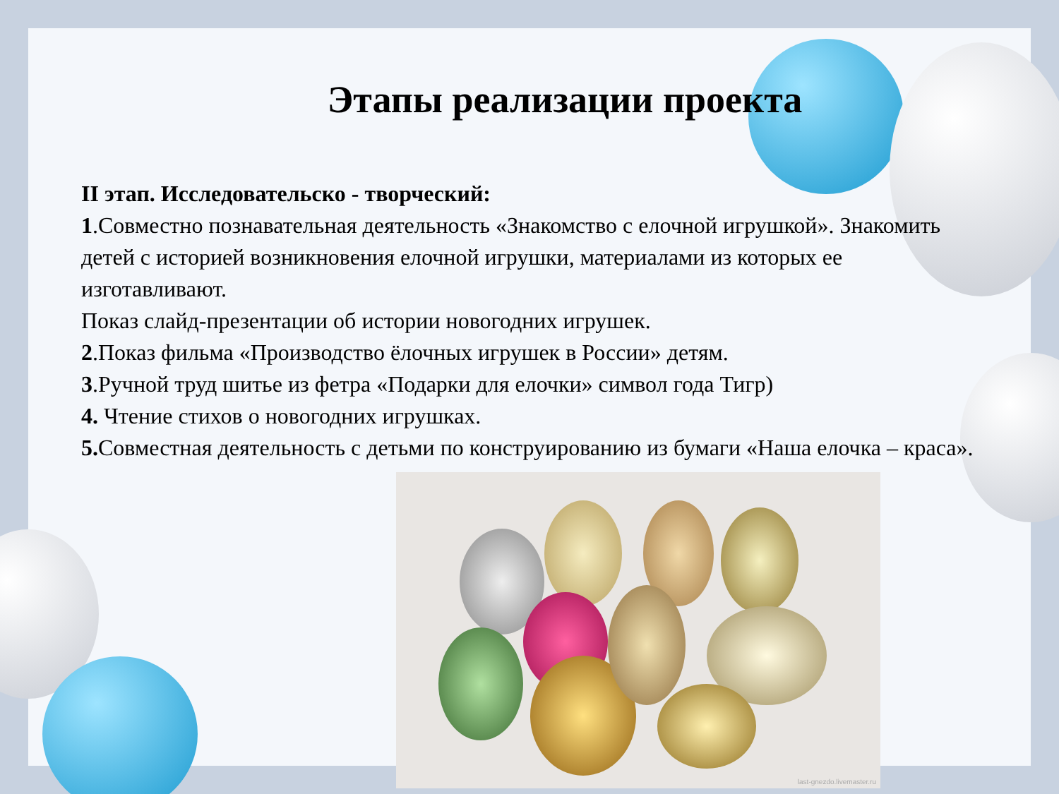Этапы реализации проекта
II этап. Исследовательско - творческий:
1.Совместно познавательная деятельность «Знакомство с елочной игрушкой». Знакомить детей с историей возникновения елочной игрушки, материалами из которых ее изготавливают.
Показ слайд-презентации об истории новогодних игрушек.
2.Показ фильма «Производство ёлочных игрушек в России» детям.
3.Ручной труд шитье из фетра «Подарки для елочки» символ года Тигр)
4. Чтение стихов о новогодних игрушках.
5. Совместная деятельность с детьми по конструированию из бумаги «Наша елочка – краса».
last-gnezdo.livemaster.ru